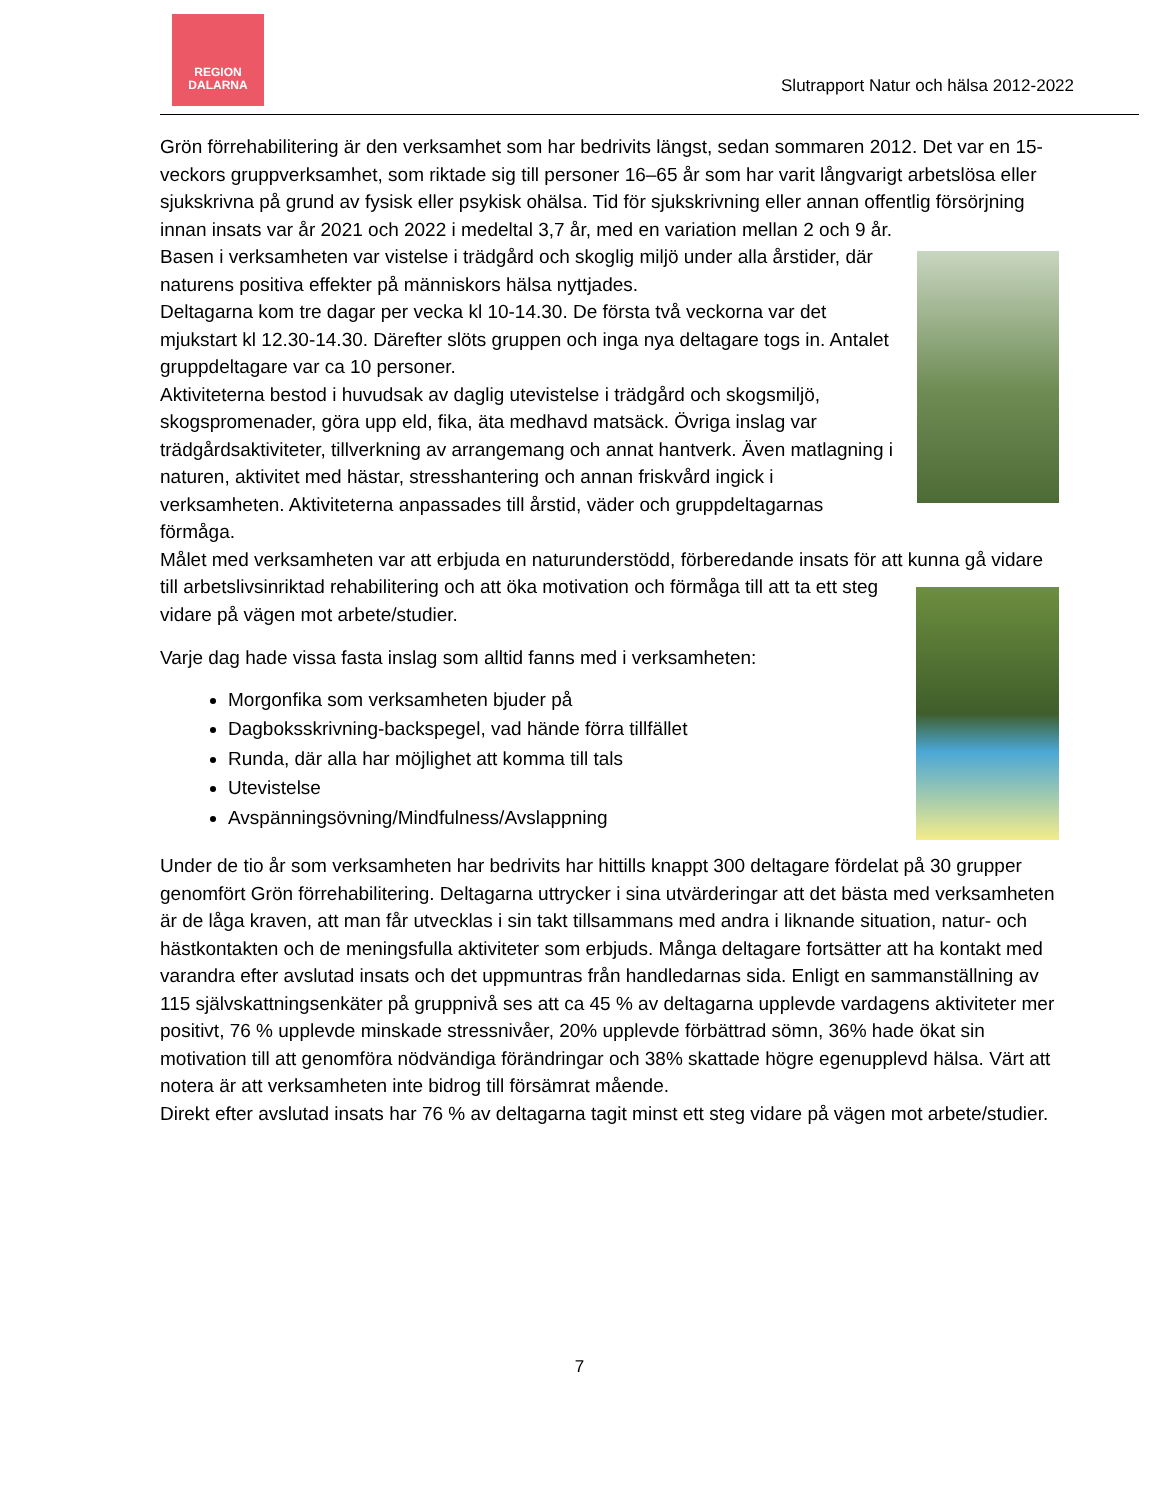REGION
DALARNA
Slutrapport Natur och hälsa 2012-2022
Grön förrehabilitering är den verksamhet som har bedrivits längst, sedan sommaren 2012. Det var en 15-veckors gruppverksamhet, som riktade sig till personer 16–65 år som har varit långvarigt arbetslösa eller sjukskrivna på grund av fysisk eller psykisk ohälsa. Tid för sjukskrivning eller annan offentlig försörjning innan insats var år 2021 och 2022 i medeltal 3,7 år, med en variation mellan 2 och 9 år.
Basen i verksamheten var vistelse i trädgård och skoglig miljö under alla årstider, där naturens positiva effekter på människors hälsa nyttjades.
Deltagarna kom tre dagar per vecka kl 10-14.30. De första två veckorna var det mjukstart kl 12.30-14.30. Därefter slöts gruppen och inga nya deltagare togs in. Antalet gruppdeltagare var ca 10 personer.
Aktiviteterna bestod i huvudsak av daglig utevistelse i trädgård och skogsmiljö, skogspromenader, göra upp eld, fika, äta medhavd matsäck. Övriga inslag var trädgårdsaktiviteter, tillverkning av arrangemang och annat hantverk. Även matlagning i naturen, aktivitet med hästar, stresshantering och annan friskvård ingick i verksamheten. Aktiviteterna anpassades till årstid, väder och gruppdeltagarnas förmåga.
Målet med verksamheten var att erbjuda en naturunderstödd, förberedande insats för att kunna gå vidare till arbetslivsinriktad rehabilitering och att öka motivation och förmåga till att ta ett steg vidare på vägen mot arbete/studier.
Varje dag hade vissa fasta inslag som alltid fanns med i verksamheten:
Morgonfika som verksamheten bjuder på
Dagboksskrivning-backspegel, vad hände förra tillfället
Runda, där alla har möjlighet att komma till tals
Utevistelse
Avspänningsövning/Mindfulness/Avslappning
Under de tio år som verksamheten har bedrivits har hittills knappt 300 deltagare fördelat på 30 grupper genomfört Grön förrehabilitering. Deltagarna uttrycker i sina utvärderingar att det bästa med verksamheten är de låga kraven, att man får utvecklas i sin takt tillsammans med andra i liknande situation, natur- och hästkontakten och de meningsfulla aktiviteter som erbjuds. Många deltagare fortsätter att ha kontakt med varandra efter avslutad insats och det uppmuntras från handledarnas sida. Enligt en sammanställning av 115 självskattningsenkäter på gruppnivå ses att ca 45 % av deltagarna upplevde vardagens aktiviteter mer positivt, 76 % upplevde minskade stressnivåer, 20% upplevde förbättrad sömn, 36% hade ökat sin motivation till att genomföra nödvändiga förändringar och 38% skattade högre egenupplevd hälsa. Värt att notera är att verksamheten inte bidrog till försämrat mående.
Direkt efter avslutad insats har 76 % av deltagarna tagit minst ett steg vidare på vägen mot arbete/studier.
7